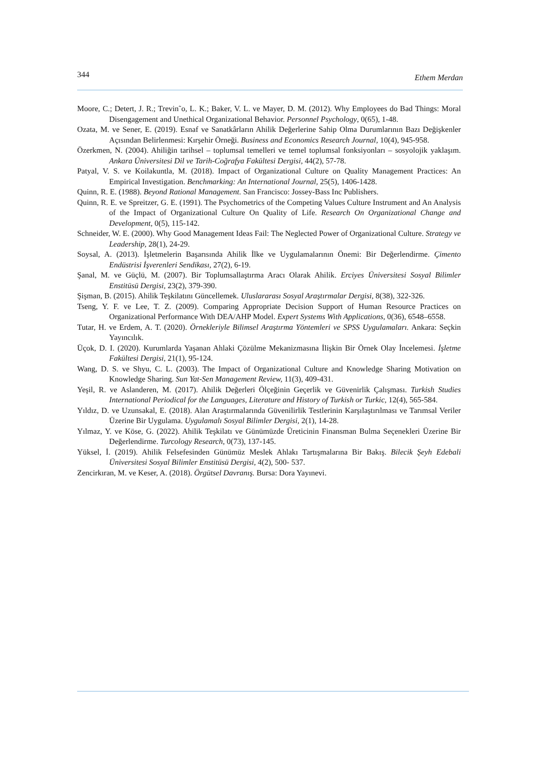344 Ethem Merdan
Moore, C.; Detert, J. R.; Trevin˜o, L. K.; Baker, V. L. ve Mayer, D. M. (2012). Why Employees do Bad Things: Moral Disengagement and Unethical Organizational Behavior. Personnel Psychology, 0(65), 1-48.
Ozata, M. ve Sener, E. (2019). Esnaf ve Sanatkârların Ahilik Değerlerine Sahip Olma Durumlarının Bazı Değişkenler Açısından Belirlenmesi: Kırşehir Örneği. Business and Economics Research Journal, 10(4), 945-958.
Özerkmen, N. (2004). Ahiliğin tarihsel – toplumsal temelleri ve temel toplumsal fonksiyonları – sosyolojik yaklaşım. Ankara Üniversitesi Dil ve Tarih-Coğrafya Fakültesi Dergisi, 44(2), 57-78.
Patyal, V. S. ve Koilakuntla, M. (2018). Impact of Organizational Culture on Quality Management Practices: An Empirical Investigation. Benchmarking: An International Journal, 25(5), 1406-1428.
Quinn, R. E. (1988). Beyond Rational Management. San Francisco: Jossey-Bass Inc Publishers.
Quinn, R. E. ve Spreitzer, G. E. (1991). The Psychometrics of the Competing Values Culture Instrument and An Analysis of the Impact of Organizational Culture On Quality of Life. Research On Organizational Change and Development, 0(5), 115-142.
Schneider, W. E. (2000). Why Good Management Ideas Fail: The Neglected Power of Organizational Culture. Strategy ve Leadership, 28(1), 24-29.
Soysal, A. (2013). İşletmelerin Başarısında Ahilik İlke ve Uygulamalarının Önemi: Bir Değerlendirme. Çimento Endüstrisi İşverenleri Sendikası, 27(2), 6-19.
Şanal, M. ve Güçlü, M. (2007). Bir Toplumsallaştırma Aracı Olarak Ahilik. Erciyes Üniversitesi Sosyal Bilimler Enstitüsü Dergisi, 23(2), 379-390.
Şişman, B. (2015). Ahilik Teşkilatını Güncellemek. Uluslararası Sosyal Araştırmalar Dergisi, 8(38), 322-326.
Tseng, Y. F. ve Lee, T. Z. (2009). Comparing Appropriate Decision Support of Human Resource Practices on Organizational Performance With DEA/AHP Model. Expert Systems With Applications, 0(36), 6548–6558.
Tutar, H. ve Erdem, A. T. (2020). Örnekleriyle Bilimsel Araştırma Yöntemleri ve SPSS Uygulamaları. Ankara: Seçkin Yayıncılık.
Üçok, D. I. (2020). Kurumlarda Yaşanan Ahlaki Çözülme Mekanizmasına İlişkin Bir Örnek Olay İncelemesi. İşletme Fakültesi Dergisi, 21(1), 95-124.
Wang, D. S. ve Shyu, C. L. (2003). The Impact of Organizational Culture and Knowledge Sharing Motivation on Knowledge Sharing. Sun Yat-Sen Management Review, 11(3), 409-431.
Yeşil, R. ve Aslanderen, M. (2017). Ahilik Değerleri Ölçeğinin Geçerlik ve Güvenirlik Çalışması. Turkish Studies International Periodical for the Languages, Literature and History of Turkish or Turkic, 12(4), 565-584.
Yıldız, D. ve Uzunsakal, E. (2018). Alan Araştırmalarında Güvenilirlik Testlerinin Karşılaştırılması ve Tarımsal Veriler Üzerine Bir Uygulama. Uygulamalı Sosyal Bilimler Dergisi, 2(1), 14-28.
Yılmaz, Y. ve Köse, G. (2022). Ahilik Teşkilatı ve Günümüzde Üreticinin Finansman Bulma Seçenekleri Üzerine Bir Değerlendirme. Turcology Research, 0(73), 137-145.
Yüksel, İ. (2019). Ahilik Felsefesinden Günümüz Meslek Ahlakı Tartışmalarına Bir Bakış. Bilecik Şeyh Edebali Üniversitesi Sosyal Bilimler Enstitüsü Dergisi, 4(2), 500- 537.
Zencirkıran, M. ve Keser, A. (2018). Örgütsel Davranış. Bursa: Dora Yayınevi.